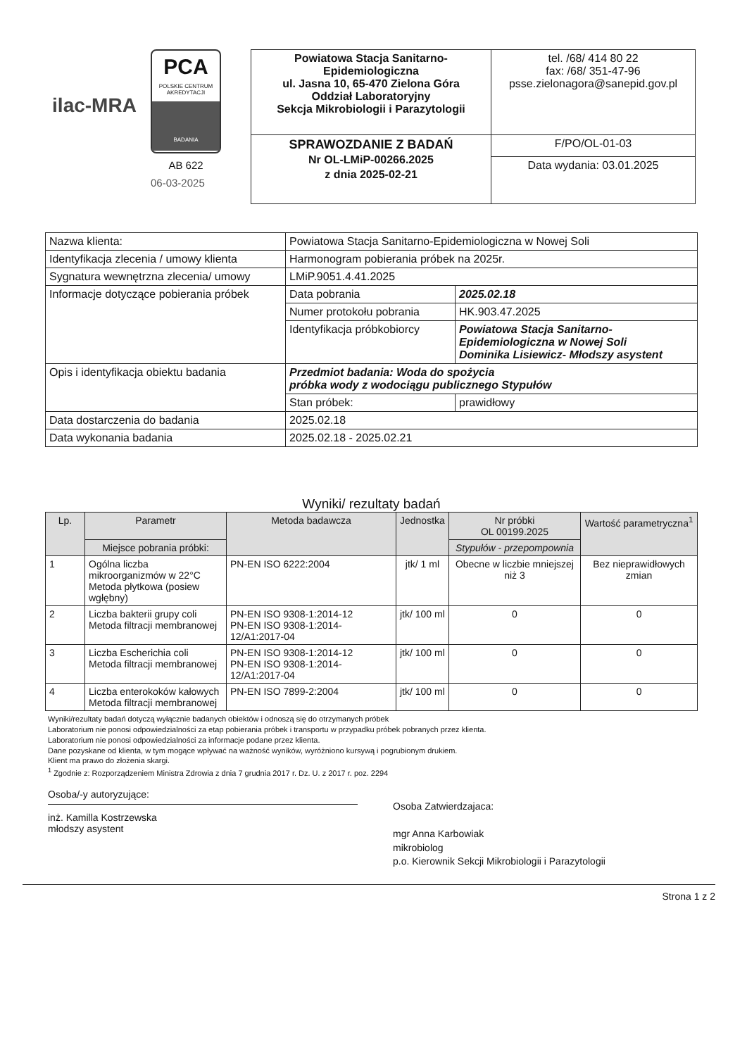ilac-MRA
PCA
POLSKIE CENTRUM
AKREDYTACJI
BADANIA
AB 622
06-03-2025
| Powiatowa Stacja Sanitarno-Epidemiologiczna ul. Jasna 10, 65-470 Zielona Góra Oddział Laboratoryjny Sekcja Mikrobiologii i Parazytologii | tel. /68/ 414 80 22 fax: /68/ 351-47-96 psse.zielonagora@sanepid.gov.pl |
| SPRAWOZDANIE Z BADAŃ Nr OL-LMiP-00266.2025 z dnia 2025-02-21 | F/PO/OL-01-03 |
| | Data wydania: 03.01.2025 |
| Nazwa klienta: | Powiatowa Stacja Sanitarno-Epidemiologiczna w Nowej Soli | |
| Identyfikacja zlecenia / umowy klienta | Harmonogram pobierania próbek na 2025r. | |
| Sygnatura wewnętrzna zlecenia/ umowy | LMiP.9051.4.41.2025 | |
| Informacje dotyczące pobierania próbek | Data pobrania | 2025.02.18 |
| | Numer protokołu pobrania | HK.903.47.2025 |
| | Identyfikacja próbkobiorcy | Powiatowa Stacja Sanitarno-Epidemiologiczna w Nowej Soli Dominika Lisiewicz- Młodszy asystent |
| Opis i identyfikacja obiektu badania | Przedmiot badania: Woda do spożycia próbka wody z wodociągu publicznego Stypułów | |
| | Stan próbek: | prawidłowy |
| Data dostarczenia do badania | 2025.02.18 | |
| Data wykonania badania | 2025.02.18 - 2025.02.21 | |
Wyniki/ rezultaty badań
| Lp. | Parametr | Metoda badawcza | Jednostka | Nr próbki OL 00199.2025 | Wartość parametryczna<sup>1</sup> |
| --- | --- | --- | --- | --- | --- |
| | Miejsce pobrania próbki: | | | Stypułów - przepompownia | |
| 1 | Ogólna liczba mikroorganizmów w 22°C Metoda płytkowa (posiew wgłębny) | PN-EN ISO 6222:2004 | jtk/ 1 ml | Obecne w liczbie mniejszej niż 3 | Bez nieprawidłowych zmian |
| 2 | Liczba bakterii grupy coli Metoda filtracji membranowej | PN-EN ISO 9308-1:2014-12 PN-EN ISO 9308-1:2014-12/A1:2017-04 | jtk/ 100 ml | 0 | 0 |
| 3 | Liczba Escherichia coli Metoda filtracji membranowej | PN-EN ISO 9308-1:2014-12 PN-EN ISO 9308-1:2014-12/A1:2017-04 | jtk/ 100 ml | 0 | 0 |
| 4 | Liczba enterokoków kałowych Metoda filtracji membranowej | PN-EN ISO 7899-2:2004 | jtk/ 100 ml | 0 | 0 |
Wyniki/rezultaty badań dotyczą wyłącznie badanych obiektów i odnoszą się do otrzymanych próbek
Laboratorium nie ponosi odpowiedzialności za etap pobierania próbek i transportu w przypadku próbek pobranych przez klienta.
Laboratorium nie ponosi odpowiedzialności za informacje podane przez klienta.
Dane pozyskane od klienta, w tym mogące wpływać na ważność wyników, wyróżniono kursywą i pogrubionym drukiem.
Klient ma prawo do złożenia skargi.
<sup>1</sup> Zgodnie z: Rozporządzeniem Ministra Zdrowia z dnia 7 grudnia 2017 r. Dz. U. z 2017 r. poz. 2294
Osoba/-y autoryzujące:
inż. Kamilla Kostrzewska
młodszy asystent
Osoba Zatwierdzajaca:
mgr Anna Karbowiak
mikrobiolog
p.o. Kierownik Sekcji Mikrobiologii i Parazytologii
Strona 1 z 2